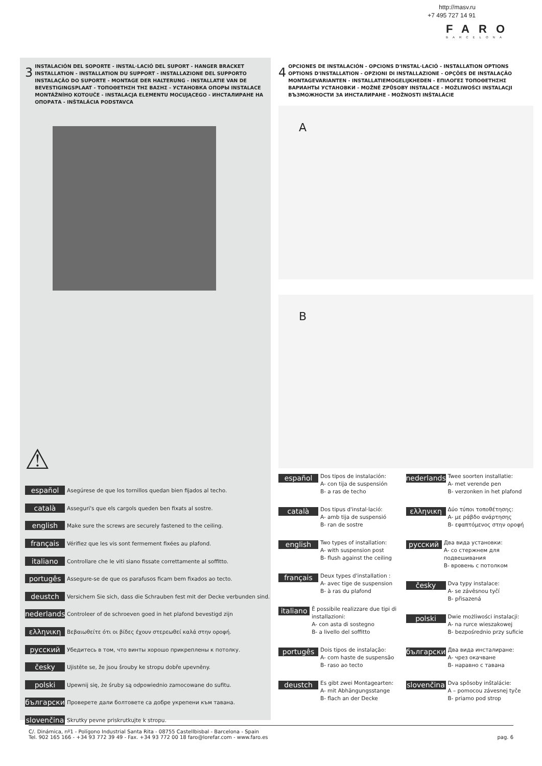http://masv.ru
+7 495 727 14 91
FARO
BARCELONA
3 INSTALACIÓN DEL SOPORTE - INSTAL·LACIÓ DEL SUPORT - HANGER BRACKET INSTALLATION - INSTALLATION DU SUPPORT - INSTALLAZIONE DEL SUPPORTO INSTALAÇÃO DO SUPORTE - MONTAGE DER HALTERUNG - INSTALLATIE VAN DE BEVESTIGINGSPLAAT - ΤΟΠΟΘΕΤΗΣΗ ΤΗΣ ΒΑΣΗΣ - УСТАНОВКА ОПОРЫ INSTALACE MONTÁŽNÍHO KOTOUČE - INSTALACJA ELEMENTU MOCUJĄCEGO - ИНСТАЛИРАНЕ НА ОПОРАТА - INŠTALÁCIA PODSTAVCA
⚠
español Asegúrese de que los tornillos quedan bien fijados al techo.
català Asseguri's que els cargols queden ben fixats al sostre.
english Make sure the screws are securely fastened to the ceiling.
français Vérifiez que les vis sont fermement fixées au plafond.
italiano Controllare che le viti siano fissate correttamente al soffitto.
portugês Assegure-se de que os parafusos ficam bem fixados ao tecto.
deustch Versichern Sie sich, dass die Schrauben fest mit der Decke verbunden sind.
nederlands Controleer of de schroeven goed in het plafond bevestigd zijn
ελληνικη Βεβαιωθείτε ότι οι βίδες έχουν στερεωθεί καλά στην οροφή.
русский Убедитесь в том, что винты хорошо прикреплены к потолку.
česky Ujistěte se, že jsou šrouby ke stropu dobře upevněny.
polski Upewnij się, że śruby są odpowiednio zamocowane do sufitu.
български Проверете дали болтовете са добре укрепени към тавана.
slovenčina Skrutky pevne priskrutkujte k stropu.
4 OPCIONES DE INSTALACIÓN - OPCIONS D'INSTAL·LACIÓ - INSTALLATION OPTIONS OPTIONS D'INSTALLATION - OPZIONI DI INSTALLAZIONE - OPÇÕES DE INSTALAÇÃO MONTAGEVARIANTEN - INSTALLATIEMOGELIJKHEDEN - ΕΠΙΛΟΓΕΣ ΤΟΠΟΘΕΤΗΣΗΣ ВАРИАНТЫ УСТАНОВКИ - MOŽNÉ ZPŮSOBY INSTALACE - MOŻLIWOŚCI INSTALACJI ВЪЗМОЖНОСТИ ЗА ИНСТАЛИРАНЕ - MOŽNOSTI INŠTALÁCIE
A
B
español Dos tipos de instalación:
A- con tija de suspensión
B- a ras de techo
català Dos tipus d'instal·lació:
A- amb tija de suspensió
B- ran de sostre
english Two types of installation:
A- with suspension post
B- flush against the ceiling
français Deux types d'installation :
A- avec tige de suspension
B- à ras du plafond
italiano È possibile realizzare due tipi di installazioni:
A- con asta di sostegno
B- a livello del soffitto
portugês Dois tipos de instalação:
A- com haste de suspensão
B- raso ao tecto
deustch Es gibt zwei Montagearten:
A- mit Abhängungsstange
B- flach an der Decke
nederlands Twee soorten installatie:
A- met verende pen
B- verzonken in het plafond
ελληνικη Δύο τύποι τοποθέτησης:
A- με ράβδο ανάρτησης
B- εφαπτόμενος στην οροφή
русский Два вида установки:
A- со стержнем для подвешивания
B- вровень с потолком
česky Dva typy instalace:
A- se závěsnou tyčí
B- přisazená
polski Dwie możliwości instalacji:
A- na rurce wieszakowej
B- bezpośrednio przy suficie
български Два вида инсталиране:
A- чрез окачване
B- наравно с тавана
slovenčina Dva spôsoby inštalácie:
A – pomocou závesnej tyče
B- priamo pod strop
C/. Dinámica, nº1 - Polígono Industrial Santa Rita - 08755 Castellbisbal - Barcelona - Spain
Tel. 902 165 166 - +34 93 772 39 49 - Fax. +34 93 772 00 18 faro@lorefar.com - www.faro.es pag. 6